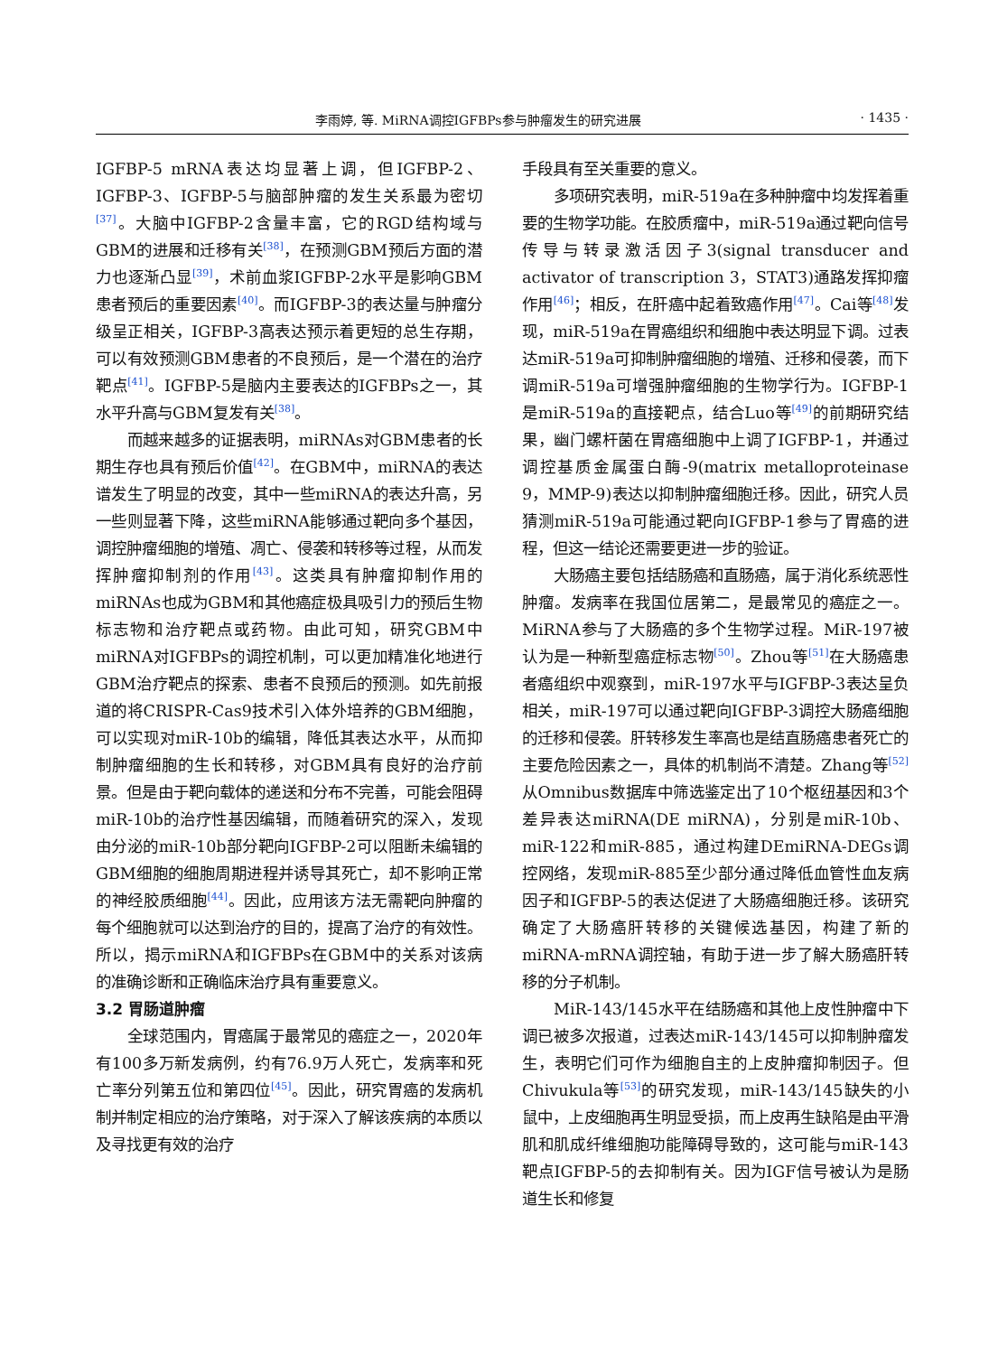李雨婷, 等. MiRNA调控IGFBPs参与肿瘤发生的研究进展 · 1435 ·
IGFBP-5 mRNA表达均显著上调，但IGFBP-2、IGFBP-3、IGFBP-5与脑部肿瘤的发生关系最为密切<sup>[37]</sup>。大脑中IGFBP-2含量丰富，它的RGD结构域与GBM的进展和迁移有关<sup>[38]</sup>，在预测GBM预后方面的潜力也逐渐凸显<sup>[39]</sup>，术前血浆IGFBP-2水平是影响GBM患者预后的重要因素<sup>[40]</sup>。而IGFBP-3的表达量与肿瘤分级呈正相关，IGFBP-3高表达预示着更短的总生存期，可以有效预测GBM患者的不良预后，是一个潜在的治疗靶点<sup>[41]</sup>。IGFBP-5是脑内主要表达的IGFBPs之一，其水平升高与GBM复发有关<sup>[38]</sup>。
而越来越多的证据表明，miRNAs对GBM患者的长期生存也具有预后价值<sup>[42]</sup>。在GBM中，miRNA的表达谱发生了明显的改变，其中一些miRNA的表达升高，另一些则显著下降，这些miRNA能够通过靶向多个基因，调控肿瘤细胞的增殖、凋亡、侵袭和转移等过程，从而发挥肿瘤抑制剂的作用<sup>[43]</sup>。这类具有肿瘤抑制作用的miRNAs也成为GBM和其他癌症极具吸引力的预后生物标志物和治疗靶点或药物。由此可知，研究GBM中miRNA对IGFBPs的调控机制，可以更加精准化地进行GBM治疗靶点的探索、患者不良预后的预测。如先前报道的将CRISPR-Cas9技术引入体外培养的GBM细胞，可以实现对miR-10b的编辑，降低其表达水平，从而抑制肿瘤细胞的生长和转移，对GBM具有良好的治疗前景。但是由于靶向载体的递送和分布不完善，可能会阻碍miR-10b的治疗性基因编辑，而随着研究的深入，发现由分泌的miR-10b部分靶向IGFBP-2可以阻断未编辑的GBM细胞的细胞周期进程并诱导其死亡，却不影响正常的神经胶质细胞<sup>[44]</sup>。因此，应用该方法无需靶向肿瘤的每个细胞就可以达到治疗的目的，提高了治疗的有效性。所以，揭示miRNA和IGFBPs在GBM中的关系对该病的准确诊断和正确临床治疗具有重要意义。
3.2 胃肠道肿瘤
全球范围内，胃癌属于最常见的癌症之一，2020年有100多万新发病例，约有76.9万人死亡，发病率和死亡率分列第五位和第四位<sup>[45]</sup>。因此，研究胃癌的发病机制并制定相应的治疗策略，对于深入了解该疾病的本质以及寻找更有效的治疗
手段具有至关重要的意义。
多项研究表明，miR-519a在多种肿瘤中均发挥着重要的生物学功能。在胶质瘤中，miR-519a通过靶向信号传导与转录激活因子3(signal transducer and activator of transcription 3，STAT3)通路发挥抑瘤作用<sup>[46]</sup>；相反，在肝癌中起着致癌作用<sup>[47]</sup>。Cai等<sup>[48]</sup>发现，miR-519a在胃癌组织和细胞中表达明显下调。过表达miR-519a可抑制肿瘤细胞的增殖、迁移和侵袭，而下调miR-519a可增强肿瘤细胞的生物学行为。IGFBP-1是miR-519a的直接靶点，结合Luo等<sup>[49]</sup>的前期研究结果，幽门螺杆菌在胃癌细胞中上调了IGFBP-1，并通过调控基质金属蛋白酶-9(matrix metalloproteinase 9，MMP-9)表达以抑制肿瘤细胞迁移。因此，研究人员猜测miR-519a可能通过靶向IGFBP-1参与了胃癌的进程，但这一结论还需要更进一步的验证。
大肠癌主要包括结肠癌和直肠癌，属于消化系统恶性肿瘤。发病率在我国位居第二，是最常见的癌症之一。MiRNA参与了大肠癌的多个生物学过程。MiR-197被认为是一种新型癌症标志物<sup>[50]</sup>。Zhou等<sup>[51]</sup>在大肠癌患者癌组织中观察到，miR-197水平与IGFBP-3表达呈负相关，miR-197可以通过靶向IGFBP-3调控大肠癌细胞的迁移和侵袭。肝转移发生率高也是结直肠癌患者死亡的主要危险因素之一，具体的机制尚不清楚。Zhang等<sup>[52]</sup>从Omnibus数据库中筛选鉴定出了10个枢纽基因和3个差异表达miRNA(DE miRNA)，分别是miR-10b、miR-122和miR-885，通过构建DEmiRNA-DEGs调控网络，发现miR-885至少部分通过降低血管性血友病因子和IGFBP-5的表达促进了大肠癌细胞迁移。该研究确定了大肠癌肝转移的关键候选基因，构建了新的miRNA-mRNA调控轴，有助于进一步了解大肠癌肝转移的分子机制。
MiR-143/145水平在结肠癌和其他上皮性肿瘤中下调已被多次报道，过表达miR-143/145可以抑制肿瘤发生，表明它们可作为细胞自主的上皮肿瘤抑制因子。但Chivukula等<sup>[53]</sup>的研究发现，miR-143/145缺失的小鼠中，上皮细胞再生明显受损，而上皮再生缺陷是由平滑肌和肌成纤维细胞功能障碍导致的，这可能与miR-143靶点IGFBP-5的去抑制有关。因为IGF信号被认为是肠道生长和修复